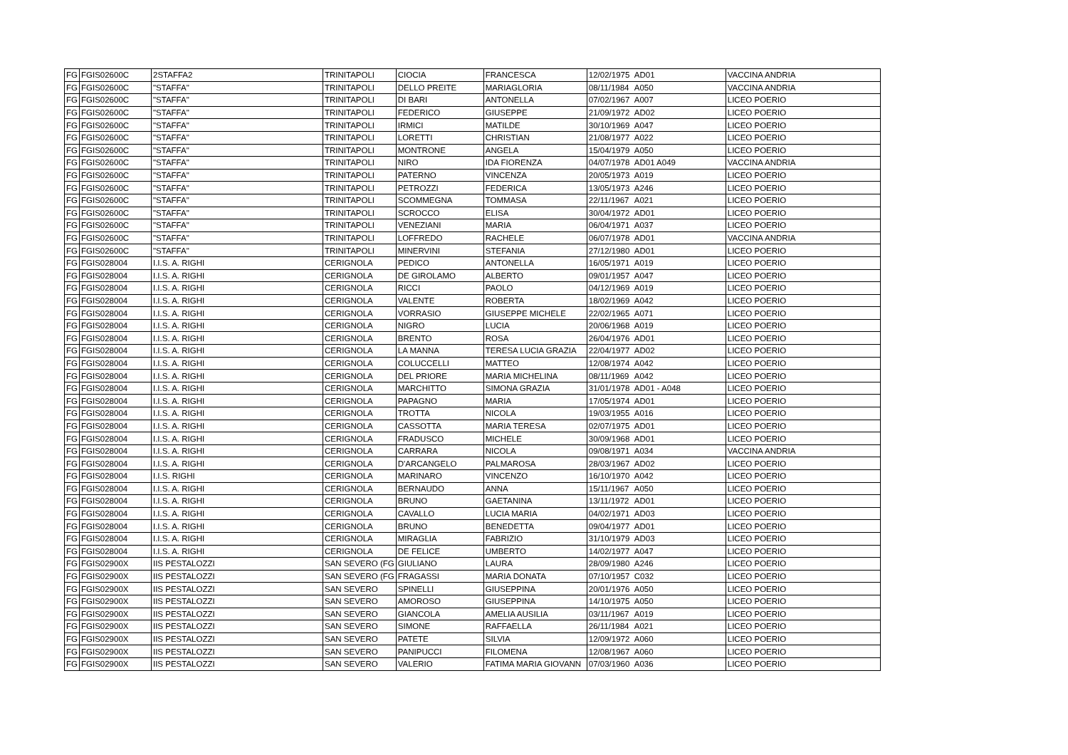| FG | FGIS02600C | 2STAFFA2 | TRINITAPOLI | CIOCIA | FRANCESCA | 12/02/1975 | AD01 | VACCINA ANDRIA |
| FG | FGIS02600C | "STAFFA" | TRINITAPOLI | DELLO PREITE | MARIAGLORIA | 08/11/1984 | A050 | VACCINA ANDRIA |
| FG | FGIS02600C | "STAFFA" | TRINITAPOLI | DI BARI | ANTONELLA | 07/02/1967 | A007 | LICEO POERIO |
| FG | FGIS02600C | "STAFFA" | TRINITAPOLI | FEDERICO | GIUSEPPE | 21/09/1972 | AD02 | LICEO POERIO |
| FG | FGIS02600C | "STAFFA" | TRINITAPOLI | IRMICI | MATILDE | 30/10/1969 | A047 | LICEO POERIO |
| FG | FGIS02600C | "STAFFA" | TRINITAPOLI | LORETTI | CHRISTIAN | 21/08/1977 | A022 | LICEO POERIO |
| FG | FGIS02600C | "STAFFA" | TRINITAPOLI | MONTRONE | ANGELA | 15/04/1979 | A050 | LICEO POERIO |
| FG | FGIS02600C | "STAFFA" | TRINITAPOLI | NIRO | IDA FIORENZA | 04/07/1978 | AD01 A049 | VACCINA ANDRIA |
| FG | FGIS02600C | "STAFFA" | TRINITAPOLI | PATERNO | VINCENZA | 20/05/1973 | A019 | LICEO POERIO |
| FG | FGIS02600C | "STAFFA" | TRINITAPOLI | PETROZZI | FEDERICA | 13/05/1973 | A246 | LICEO POERIO |
| FG | FGIS02600C | "STAFFA" | TRINITAPOLI | SCOMMEGNA | TOMMASA | 22/11/1967 | A021 | LICEO POERIO |
| FG | FGIS02600C | "STAFFA" | TRINITAPOLI | SCROCCO | ELISA | 30/04/1972 | AD01 | LICEO POERIO |
| FG | FGIS02600C | "STAFFA" | TRINITAPOLI | VENEZIANI | MARIA | 06/04/1971 | A037 | LICEO POERIO |
| FG | FGIS02600C | "STAFFA" | TRINITAPOLI | LOFFREDO | RACHELE | 06/07/1978 | AD01 | VACCINA ANDRIA |
| FG | FGIS02600C | "STAFFA" | TRINITAPOLI | MINERVINI | STEFANIA | 27/12/1980 | AD01 | LICEO POERIO |
| FG | FGIS028004 | I.I.S. A. RIGHI | CERIGNOLA | PEDICO | ANTONELLA | 16/05/1971 | A019 | LICEO POERIO |
| FG | FGIS028004 | I.I.S. A. RIGHI | CERIGNOLA | DE GIROLAMO | ALBERTO | 09/01/1957 | A047 | LICEO POERIO |
| FG | FGIS028004 | I.I.S. A. RIGHI | CERIGNOLA | RICCI | PAOLO | 04/12/1969 | A019 | LICEO POERIO |
| FG | FGIS028004 | I.I.S. A. RIGHI | CERIGNOLA | VALENTE | ROBERTA | 18/02/1969 | A042 | LICEO POERIO |
| FG | FGIS028004 | I.I.S. A. RIGHI | CERIGNOLA | VORRASIO | GIUSEPPE MICHELE | 22/02/1965 | A071 | LICEO POERIO |
| FG | FGIS028004 | I.I.S. A. RIGHI | CERIGNOLA | NIGRO | LUCIA | 20/06/1968 | A019 | LICEO POERIO |
| FG | FGIS028004 | I.I.S. A. RIGHI | CERIGNOLA | BRENTO | ROSA | 26/04/1976 | AD01 | LICEO POERIO |
| FG | FGIS028004 | I.I.S. A. RIGHI | CERIGNOLA | LA MANNA | TERESA LUCIA GRAZIA | 22/04/1977 | AD02 | LICEO POERIO |
| FG | FGIS028004 | I.I.S. A. RIGHI | CERIGNOLA | COLUCCELLI | MATTEO | 12/08/1974 | A042 | LICEO POERIO |
| FG | FGIS028004 | I.I.S. A. RIGHI | CERIGNOLA | DEL PRIORE | MARIA MICHELINA | 08/11/1969 | A042 | LICEO POERIO |
| FG | FGIS028004 | I.I.S. A. RIGHI | CERIGNOLA | MARCHITTO | SIMONA GRAZIA | 31/01/1978 | AD01 - A048 | LICEO POERIO |
| FG | FGIS028004 | I.I.S. A. RIGHI | CERIGNOLA | PAPAGNO | MARIA | 17/05/1974 | AD01 | LICEO POERIO |
| FG | FGIS028004 | I.I.S. A. RIGHI | CERIGNOLA | TROTTA | NICOLA | 19/03/1955 | A016 | LICEO POERIO |
| FG | FGIS028004 | I.I.S. A. RIGHI | CERIGNOLA | CASSOTTA | MARIA TERESA | 02/07/1975 | AD01 | LICEO POERIO |
| FG | FGIS028004 | I.I.S. A. RIGHI | CERIGNOLA | FRADUSCO | MICHELE | 30/09/1968 | AD01 | LICEO POERIO |
| FG | FGIS028004 | I.I.S. A. RIGHI | CERIGNOLA | CARRARA | NICOLA | 09/08/1971 | A034 | VACCINA ANDRIA |
| FG | FGIS028004 | I.I.S. A. RIGHI | CERIGNOLA | D'ARCANGELO | PALMAROSA | 28/03/1967 | AD02 | LICEO POERIO |
| FG | FGIS028004 | I.I.S. RIGHI | CERIGNOLA | MARINARO | VINCENZO | 16/10/1970 | A042 | LICEO POERIO |
| FG | FGIS028004 | I.I.S. A. RIGHI | CERIGNOLA | BERNAUDO | ANNA | 15/11/1967 | A050 | LICEO POERIO |
| FG | FGIS028004 | I.I.S. A. RIGHI | CERIGNOLA | BRUNO | GAETANINA | 13/11/1972 | AD01 | LICEO POERIO |
| FG | FGIS028004 | I.I.S. A. RIGHI | CERIGNOLA | CAVALLO | LUCIA MARIA | 04/02/1971 | AD03 | LICEO POERIO |
| FG | FGIS028004 | I.I.S. A. RIGHI | CERIGNOLA | BRUNO | BENEDETTA | 09/04/1977 | AD01 | LICEO POERIO |
| FG | FGIS028004 | I.I.S. A. RIGHI | CERIGNOLA | MIRAGLIA | FABRIZIO | 31/10/1979 | AD03 | LICEO POERIO |
| FG | FGIS028004 | I.I.S. A. RIGHI | CERIGNOLA | DE FELICE | UMBERTO | 14/02/1977 | A047 | LICEO POERIO |
| FG | FGIS02900X | IIS PESTALOZZI | SAN SEVERO (FG | GIULIANO | LAURA | 28/09/1980 | A246 | LICEO POERIO |
| FG | FGIS02900X | IIS PESTALOZZI | SAN SEVERO (FG | FRAGASSI | MARIA DONATA | 07/10/1957 | C032 | LICEO POERIO |
| FG | FGIS02900X | IIS PESTALOZZI | SAN SEVERO | SPINELLI | GIUSEPPINA | 20/01/1976 | A050 | LICEO POERIO |
| FG | FGIS02900X | IIS PESTALOZZI | SAN SEVERO | AMOROSO | GIUSEPPINA | 14/10/1975 | A050 | LICEO POERIO |
| FG | FGIS02900X | IIS PESTALOZZI | SAN SEVERO | GIANCOLA | AMELIA AUSILIA | 03/11/1967 | A019 | LICEO POERIO |
| FG | FGIS02900X | IIS PESTALOZZI | SAN SEVERO | SIMONE | RAFFAELLA | 26/11/1984 | A021 | LICEO POERIO |
| FG | FGIS02900X | IIS PESTALOZZI | SAN SEVERO | PATETE | SILVIA | 12/09/1972 | A060 | LICEO POERIO |
| FG | FGIS02900X | IIS PESTALOZZI | SAN SEVERO | PANIPUCCI | FILOMENA | 12/08/1967 | A060 | LICEO POERIO |
| FG | FGIS02900X | IIS PESTALOZZI | SAN SEVERO | VALERIO | FATIMA MARIA GIOVANN | 07/03/1960 | A036 | LICEO POERIO |